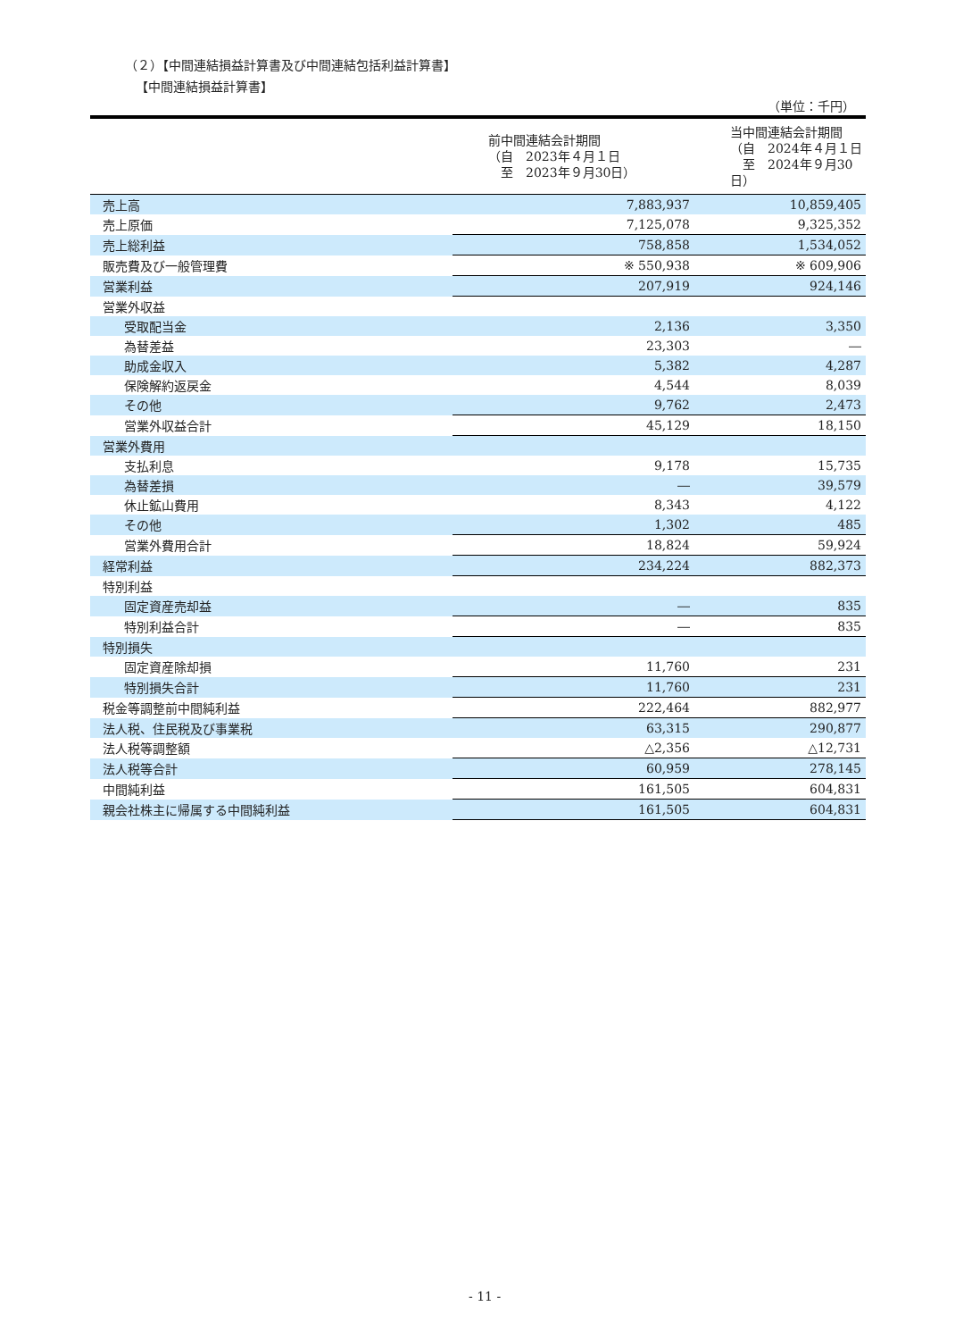（２）【中間連結損益計算書及び中間連結包括利益計算書】
【中間連結損益計算書】
（単位：千円）
| | 前中間連結会計期間 （自 2023年４月１日 至 2023年９月30日） | 当中間連結会計期間 （自 2024年４月１日 至 2024年９月30日） |
| --- | --- | --- |
| 売上高 | 7,883,937 | 10,859,405 |
| 売上原価 | 7,125,078 | 9,325,352 |
| 売上総利益 | 758,858 | 1,534,052 |
| 販売費及び一般管理費 | ※ 550,938 | ※ 609,906 |
| 営業利益 | 207,919 | 924,146 |
| 営業外収益 | | |
| 受取配当金 | 2,136 | 3,350 |
| 為替差益 | 23,303 | ― |
| 助成金収入 | 5,382 | 4,287 |
| 保険解約返戻金 | 4,544 | 8,039 |
| その他 | 9,762 | 2,473 |
| 営業外収益合計 | 45,129 | 18,150 |
| 営業外費用 | | |
| 支払利息 | 9,178 | 15,735 |
| 為替差損 | ― | 39,579 |
| 休止鉱山費用 | 8,343 | 4,122 |
| その他 | 1,302 | 485 |
| 営業外費用合計 | 18,824 | 59,924 |
| 経常利益 | 234,224 | 882,373 |
| 特別利益 | | |
| 固定資産売却益 | ― | 835 |
| 特別利益合計 | ― | 835 |
| 特別損失 | | |
| 固定資産除却損 | 11,760 | 231 |
| 特別損失合計 | 11,760 | 231 |
| 税金等調整前中間純利益 | 222,464 | 882,977 |
| 法人税、住民税及び事業税 | 63,315 | 290,877 |
| 法人税等調整額 | △2,356 | △12,731 |
| 法人税等合計 | 60,959 | 278,145 |
| 中間純利益 | 161,505 | 604,831 |
| 親会社株主に帰属する中間純利益 | 161,505 | 604,831 |
- 11 -